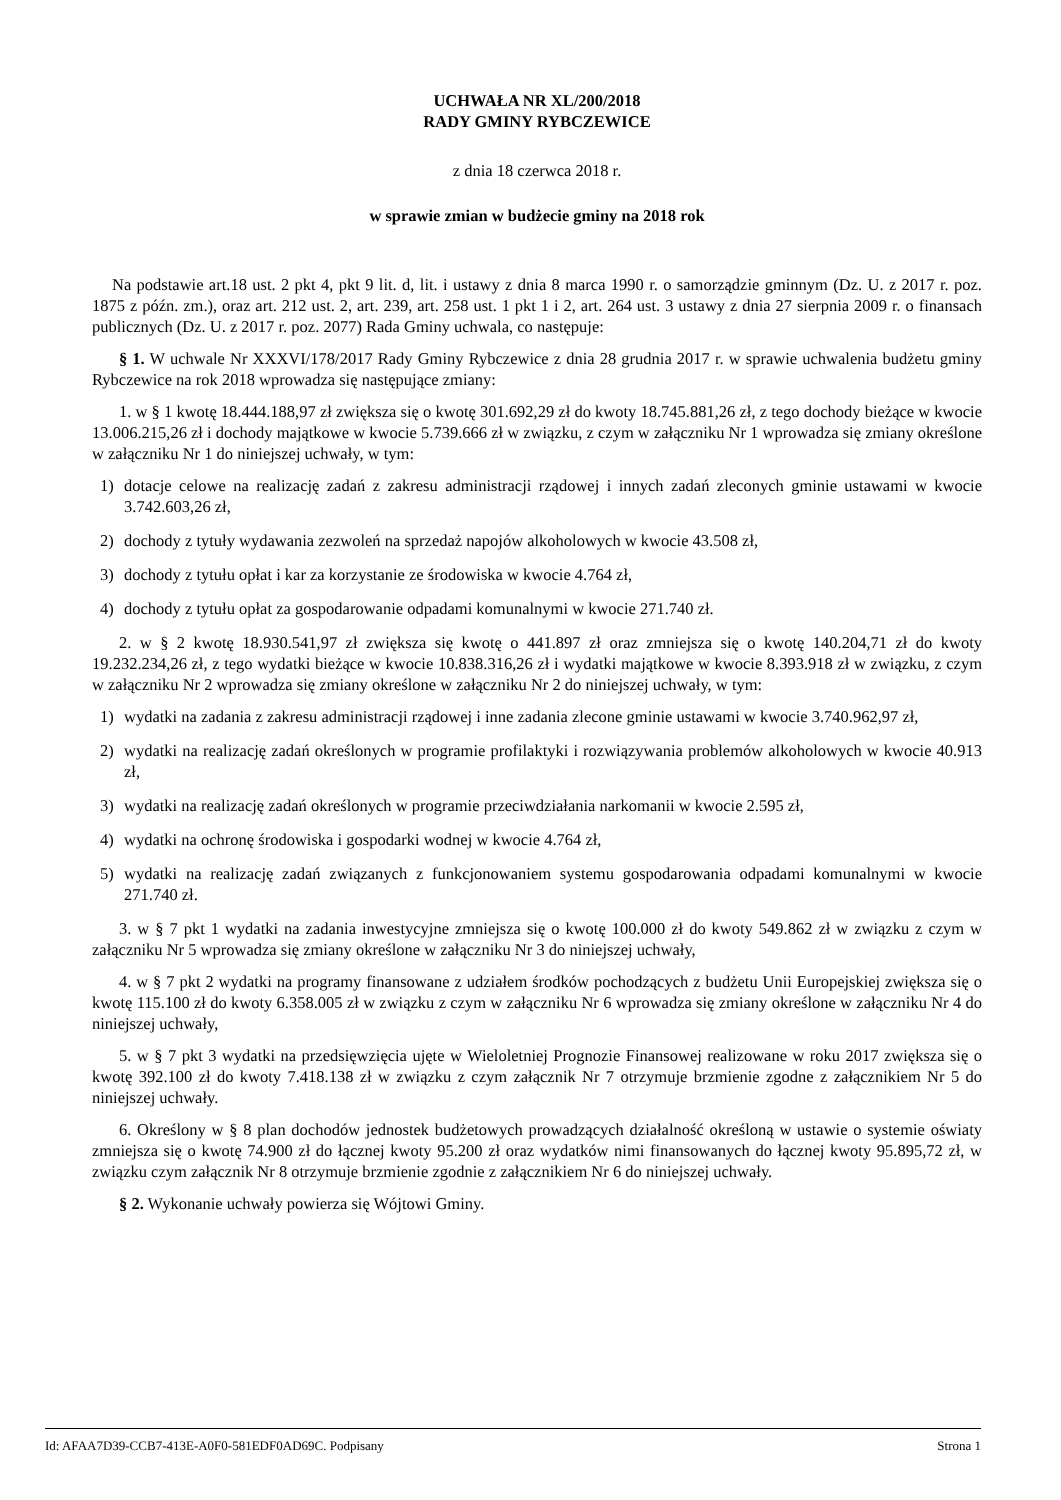UCHWAŁA NR XL/200/2018
RADY GMINY RYBCZEWICE
z dnia 18 czerwca 2018 r.
w sprawie zmian w budżecie gminy na 2018 rok
Na podstawie art.18 ust. 2 pkt 4, pkt 9 lit. d, lit. i ustawy z dnia 8 marca 1990 r. o samorządzie gminnym (Dz. U. z 2017 r. poz. 1875 z późn. zm.), oraz art. 212 ust. 2, art. 239, art. 258 ust. 1 pkt 1 i 2, art. 264 ust. 3 ustawy z dnia 27 sierpnia 2009 r. o finansach publicznych (Dz. U. z 2017 r. poz. 2077) Rada Gminy uchwala, co następuje:
§ 1. W uchwale Nr XXXVI/178/2017 Rady Gminy Rybczewice z dnia 28 grudnia 2017 r. w sprawie uchwalenia budżetu gminy Rybczewice na rok 2018 wprowadza się następujące zmiany:
1. w § 1 kwotę 18.444.188,97 zł zwiększa się o kwotę 301.692,29 zł do kwoty 18.745.881,26 zł, z tego dochody bieżące w kwocie 13.006.215,26 zł i dochody majątkowe w kwocie 5.739.666 zł w związku, z czym w załączniku Nr 1 wprowadza się zmiany określone w załączniku Nr 1 do niniejszej uchwały, w tym:
1) dotacje celowe na realizację zadań z zakresu administracji rządowej i innych zadań zleconych gminie ustawami w kwocie 3.742.603,26 zł,
2) dochody z tytuły wydawania zezwoleń na sprzedaż napojów alkoholowych w kwocie 43.508 zł,
3) dochody z tytułu opłat i kar za korzystanie ze środowiska w kwocie 4.764 zł,
4) dochody z tytułu opłat za gospodarowanie odpadami komunalnymi w kwocie 271.740 zł.
2. w § 2 kwotę 18.930.541,97 zł zwiększa się kwotę o 441.897 zł oraz zmniejsza się o kwotę 140.204,71 zł do kwoty 19.232.234,26 zł, z tego wydatki bieżące w kwocie 10.838.316,26 zł i wydatki majątkowe w kwocie 8.393.918 zł w związku, z czym w załączniku Nr 2 wprowadza się zmiany określone w załączniku Nr 2 do niniejszej uchwały, w tym:
1) wydatki na zadania z zakresu administracji rządowej i inne zadania zlecone gminie ustawami w kwocie 3.740.962,97 zł,
2) wydatki na realizację zadań określonych w programie profilaktyki i rozwiązywania problemów alkoholowych w kwocie 40.913 zł,
3) wydatki na realizację zadań określonych w programie przeciwdziałania narkomanii w kwocie 2.595 zł,
4) wydatki na ochronę środowiska i gospodarki wodnej w kwocie 4.764 zł,
5) wydatki na realizację zadań związanych z funkcjonowaniem systemu gospodarowania odpadami komunalnymi w kwocie 271.740 zł.
3. w § 7 pkt 1 wydatki na zadania inwestycyjne zmniejsza się o kwotę 100.000 zł do kwoty 549.862 zł w związku z czym w załączniku Nr 5 wprowadza się zmiany określone w załączniku Nr 3 do niniejszej uchwały,
4. w § 7 pkt 2 wydatki na programy finansowane z udziałem środków pochodzących z budżetu Unii Europejskiej zwiększa się o kwotę 115.100 zł do kwoty 6.358.005 zł w związku z czym w załączniku Nr 6 wprowadza się zmiany określone w załączniku Nr 4 do niniejszej uchwały,
5. w § 7 pkt 3 wydatki na przedsięwzięcia ujęte w Wieloletniej Prognozie Finansowej realizowane w roku 2017 zwiększa się o kwotę 392.100 zł do kwoty 7.418.138 zł w związku z czym załącznik Nr 7 otrzymuje brzmienie zgodne z załącznikiem Nr 5 do niniejszej uchwały.
6. Określony w § 8 plan dochodów jednostek budżetowych prowadzących działalność określoną w ustawie o systemie oświaty zmniejsza się o kwotę 74.900 zł do łącznej kwoty 95.200 zł oraz wydatków nimi finansowanych do łącznej kwoty 95.895,72 zł, w związku czym załącznik Nr 8 otrzymuje brzmienie zgodnie z załącznikiem Nr 6 do niniejszej uchwały.
§ 2. Wykonanie uchwały powierza się Wójtowi Gminy.
Id: AFAA7D39-CCB7-413E-A0F0-581EDF0AD69C. Podpisany Strona 1